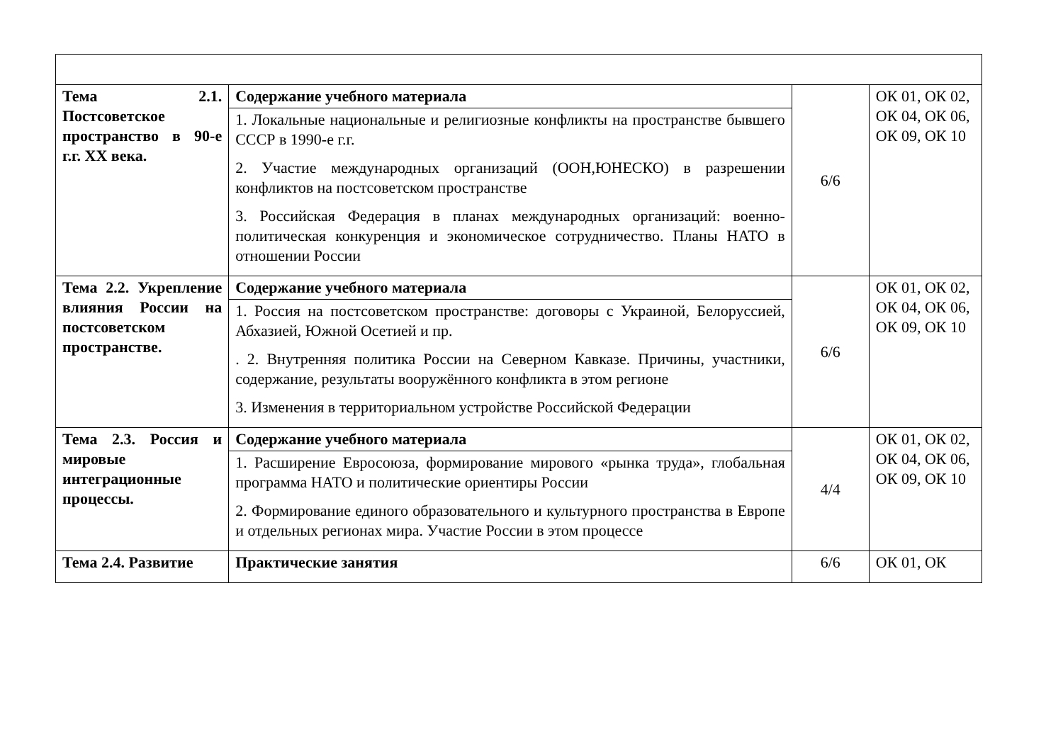| Тема 2.1. Постсоветское пространство в 90-е г.г. XX века. | Содержание учебного материала | 6/6 | ОК 01, ОК 02, ОК 04, ОК 06, ОК 09, ОК 10 |
| | 1. Локальные национальные и религиозные конфликты на пространстве бывшего СССР в 1990-е г.г. 2. Участие международных организаций (ООН,ЮНЕСКО) в разрешении конфликтов на постсоветском пространстве 3. Российская Федерация в планах международных организаций: военно-политическая конкуренция и экономическое сотрудничество. Планы НАТО в отношении России | | |
| Тема 2.2. Укрепление влияния России на постсоветском пространстве. | Содержание учебного материала | 6/6 | ОК 01, ОК 02, ОК 04, ОК 06, ОК 09, ОК 10 |
| | 1. Россия на постсоветском пространстве: договоры с Украиной, Белоруссией, Абхазией, Южной Осетией и пр. . 2. Внутренняя политика России на Северном Кавказе. Причины, участники, содержание, результаты вооружённого конфликта в этом регионе 3. Изменения в территориальном устройстве Российской Федерации | | |
| Тема 2.3. Россия и мировые интеграционные процессы. | Содержание учебного материала | 4/4 | ОК 01, ОК 02, ОК 04, ОК 06, ОК 09, ОК 10 |
| | 1. Расширение Евросоюза, формирование мирового «рынка труда», глобальная программа НАТО и политические ориентиры России 2. Формирование единого образовательного и культурного пространства в Европе и отдельных регионах мира. Участие России в этом процессе | | |
| Тема 2.4. Развитие | Практические занятия | 6/6 | ОК 01, ОК |